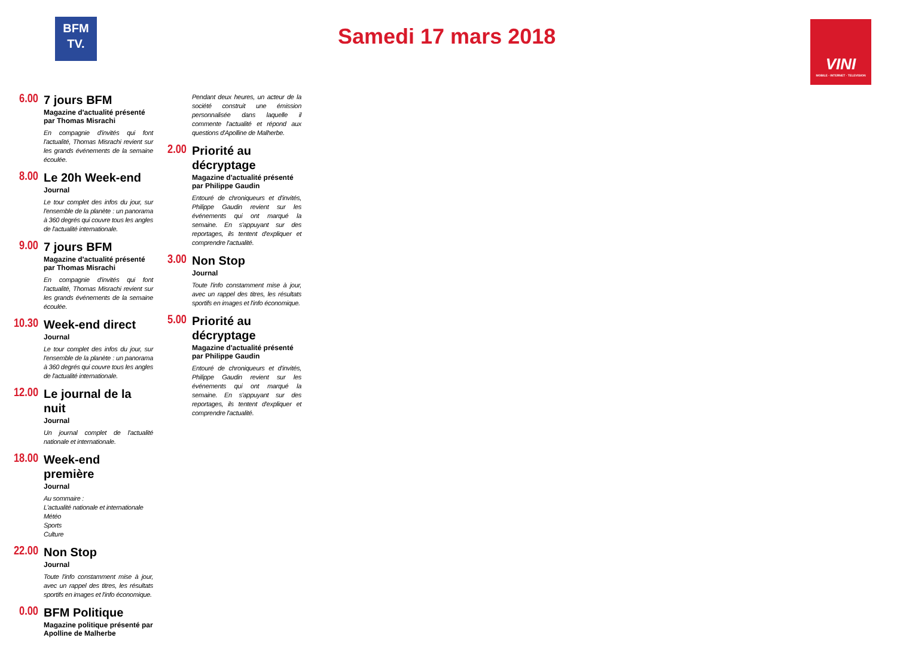BFM
TV.
Samedi 17 mars 2018
VINI
MOBILE · INTERNET · TELEVISION
6.00
7 jours BFM
Magazine d'actualité présenté par Thomas Misrachi
En compagnie d'invités qui font l'actualité, Thomas Misrachi revient sur les grands événements de la semaine écoulée.
8.00
Le 20h Week-end
Journal
Le tour complet des infos du jour, sur l'ensemble de la planète : un panorama à 360 degrés qui couvre tous les angles de l'actualité internationale.
9.00
7 jours BFM
Magazine d'actualité présenté par Thomas Misrachi
En compagnie d'invités qui font l'actualité, Thomas Misrachi revient sur les grands événements de la semaine écoulée.
10.30
Week-end direct
Journal
Le tour complet des infos du jour, sur l'ensemble de la planète : un panorama à 360 degrés qui couvre tous les angles de l'actualité internationale.
12.00
Le journal de la nuit
Journal
Un journal complet de l'actualité nationale et internationale.
18.00
Week-end première
Journal
Au sommaire :
L'actualité nationale et internationale
Météo
Sports
Culture
22.00
Non Stop
Journal
Toute l'info constamment mise à jour, avec un rappel des titres, les résultats sportifs en images et l'info économique.
0.00
BFM Politique
Magazine politique présenté par Apolline de Malherbe
Pendant deux heures, un acteur de la société construit une émission personnalisée dans laquelle il commente l'actualité et répond aux questions d'Apolline de Malherbe.
2.00
Priorité au décryptage
Magazine d'actualité présenté par Philippe Gaudin
Entouré de chroniqueurs et d'invités, Philippe Gaudin revient sur les événements qui ont marqué la semaine. En s'appuyant sur des reportages, ils tentent d'expliquer et comprendre l'actualité.
3.00
Non Stop
Journal
Toute l'info constamment mise à jour, avec un rappel des titres, les résultats sportifs en images et l'info économique.
5.00
Priorité au décryptage
Magazine d'actualité présenté par Philippe Gaudin
Entouré de chroniqueurs et d'invités, Philippe Gaudin revient sur les événements qui ont marqué la semaine. En s'appuyant sur des reportages, ils tentent d'expliquer et comprendre l'actualité.